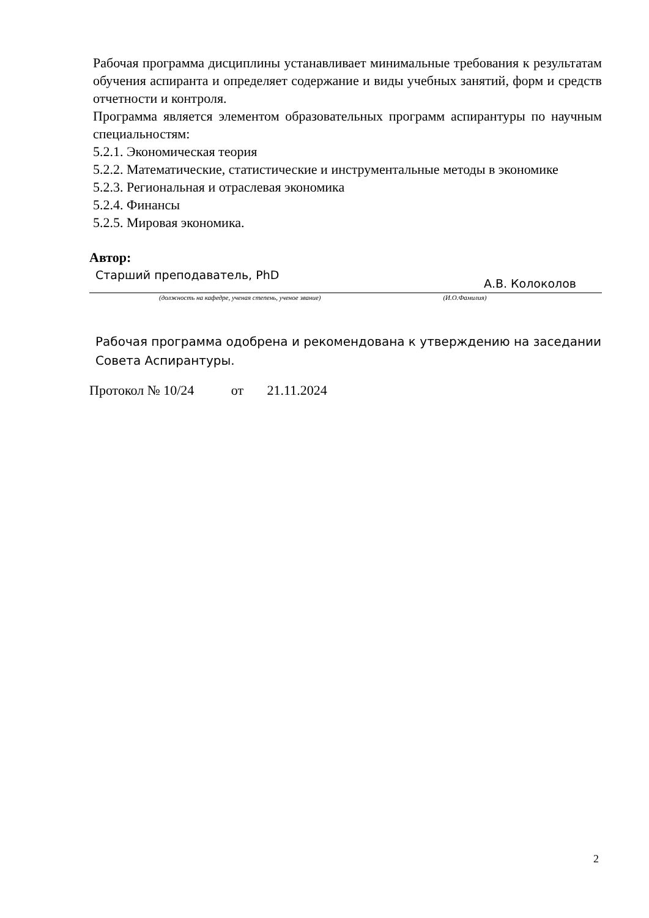Рабочая программа дисциплины устанавливает минимальные требования к результатам обучения аспиранта и определяет содержание и виды учебных занятий, форм и средств отчетности и контроля.
Программа является элементом образовательных программ аспирантуры по научным специальностям:
5.2.1. Экономическая теория
5.2.2. Математические, статистические и инструментальные методы в экономике
5.2.3. Региональная и отраслевая экономика
5.2.4. Финансы
5.2.5. Мировая экономика.
Автор:
Старший преподаватель, PhD А.В. Колоколов
(должность на кафедре, ученая степень, ученое звание) (И.О.Фамилия)
Рабочая программа одобрена и рекомендована к утверждению на заседании Совета Аспирантуры.
Протокол № 10/24 от 21.11.2024
2